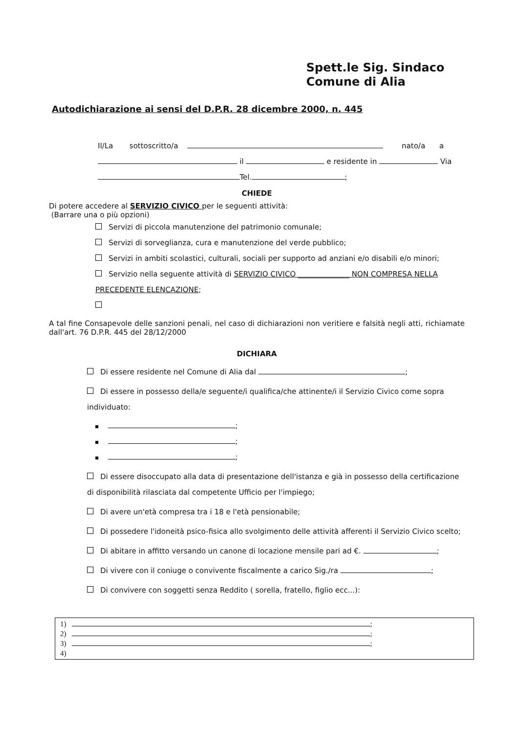Spett.le Sig. Sindaco
Comune di Alia
Autodichiarazione ai sensi del D.P.R. 28 dicembre 2000, n. 445
Il/La sottoscritto/a nato/a a
il e residente in Via
Tel. ;
CHIEDE
Di potere accedere al SERVIZIO CIVICO per le seguenti attività:
(Barrare una o più opzioni)
Servizi di piccola manutenzione del patrimonio comunale;
Servizi di sorveglianza, cura e manutenzione del verde pubblico;
Servizi in ambiti scolastici, culturali, sociali per supporto ad anziani e/o disabili e/o minori;
Servizio nella seguente attività di SERVIZIO CIVICO ______________ NON COMPRESA NELLA PRECEDENTE ELENCAZIONE;
A tal fine Consapevole delle sanzioni penali, nel caso di dichiarazioni non veritiere e falsità negli atti, richiamate dall'art. 76 D.P.R. 445 del 28/12/2000
DICHIARA
Di essere residente nel Comune di Alia dal ;
Di essere in possesso della/e seguente/i qualifica/che attinente/i il Servizio Civico come sopra individuato:
;
;
;
Di essere disoccupato alla data di presentazione dell'istanza e già in possesso della certificazione di disponibilità rilasciata dal competente Ufficio per l'impiego;
Di avere un'età compresa tra i 18 e l'età pensionabile;
Di possedere l'idoneità psico-fisica allo svolgimento delle attività afferenti il Servizio Civico scelto;
Di abitare in affitto versando un canone di locazione mensile pari ad €. ;
Di vivere con il coniuge o convivente fiscalmente a carico Sig./ra ;
Di convivere con soggetti senza Reddito ( sorella, fratello, figlio ecc...):
1) ;
2) ;
3) ;
4)